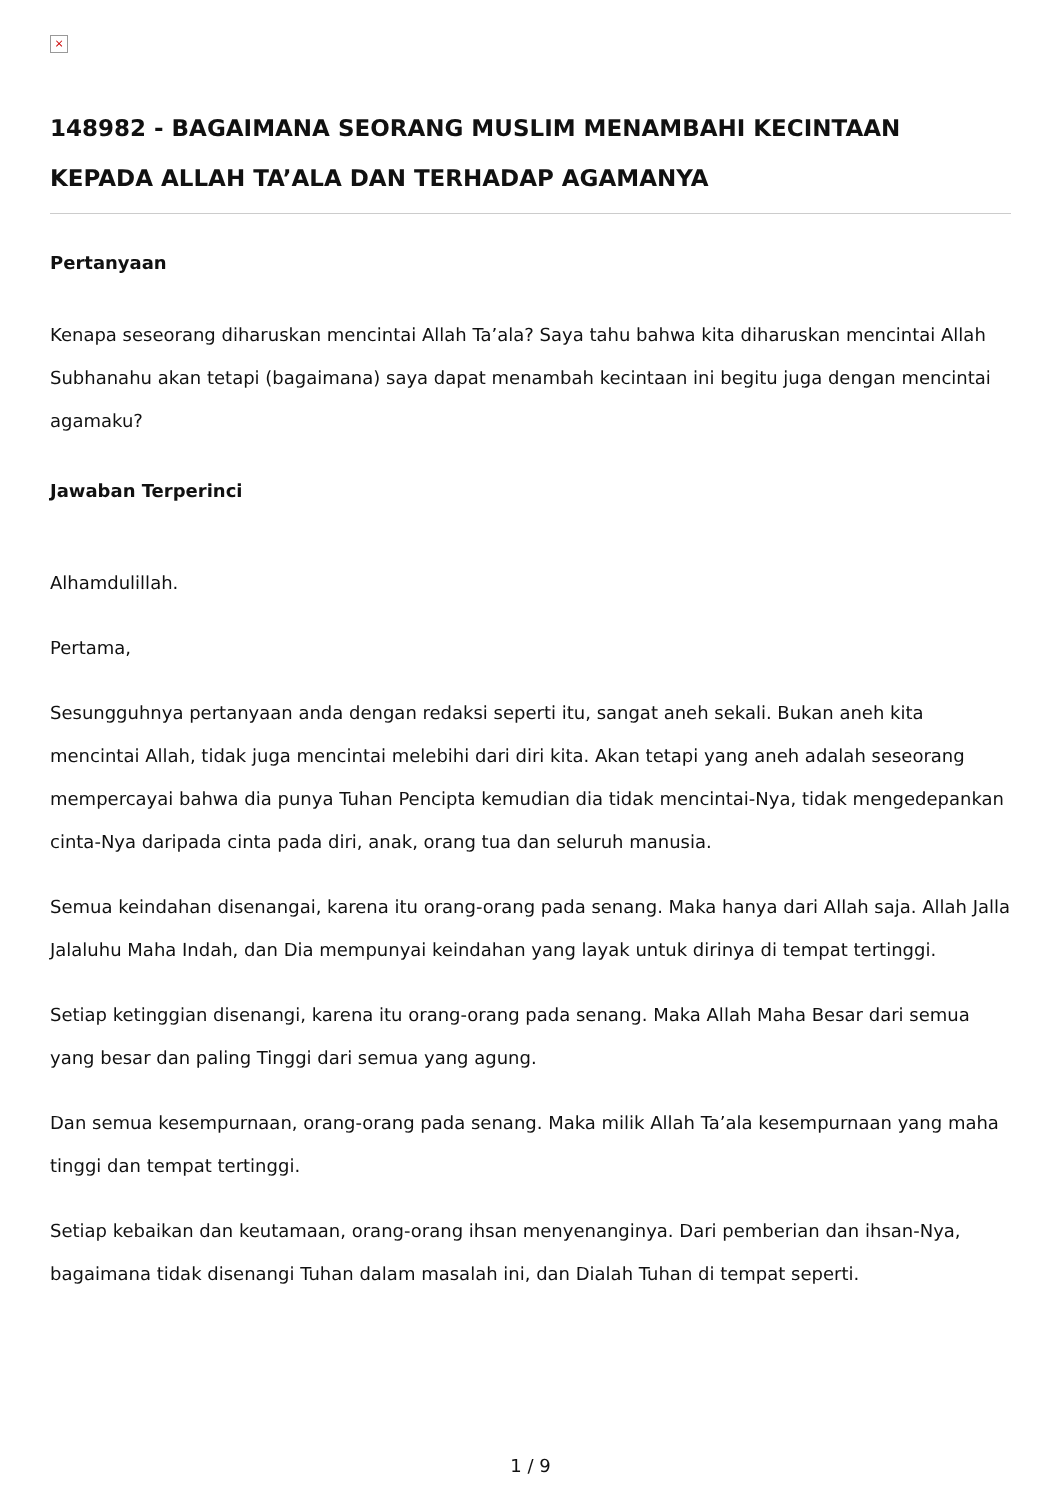×
148982 - BAGAIMANA SEORANG MUSLIM MENAMBAHI KECINTAAN KEPADA ALLAH TA’ALA DAN TERHADAP AGAMANYA
Pertanyaan
Kenapa seseorang diharuskan mencintai Allah Ta’ala? Saya tahu bahwa kita diharuskan mencintai Allah Subhanahu akan tetapi (bagaimana) saya dapat menambah kecintaan ini begitu juga dengan mencintai agamaku?
Jawaban Terperinci
Alhamdulillah.
Pertama,
Sesungguhnya pertanyaan anda dengan redaksi seperti itu, sangat aneh sekali. Bukan aneh kita mencintai Allah, tidak juga mencintai melebihi dari diri kita. Akan tetapi yang aneh adalah seseorang mempercayai bahwa dia punya Tuhan Pencipta kemudian dia tidak mencintai-Nya, tidak mengedepankan cinta-Nya daripada cinta pada diri, anak, orang tua dan seluruh manusia.
Semua keindahan disenangai, karena itu orang-orang pada senang. Maka hanya dari Allah saja. Allah Jalla Jalaluhu Maha Indah, dan Dia mempunyai keindahan yang layak untuk dirinya di tempat tertinggi.
Setiap ketinggian disenangi, karena itu orang-orang pada senang. Maka Allah Maha Besar dari semua yang besar dan paling Tinggi dari semua yang agung.
Dan semua kesempurnaan, orang-orang pada senang. Maka milik Allah Ta’ala kesempurnaan yang maha tinggi dan tempat tertinggi.
Setiap kebaikan dan keutamaan, orang-orang ihsan menyenanginya. Dari pemberian dan ihsan-Nya, bagaimana tidak disenangi Tuhan dalam masalah ini, dan Dialah Tuhan di tempat seperti.
1 / 9